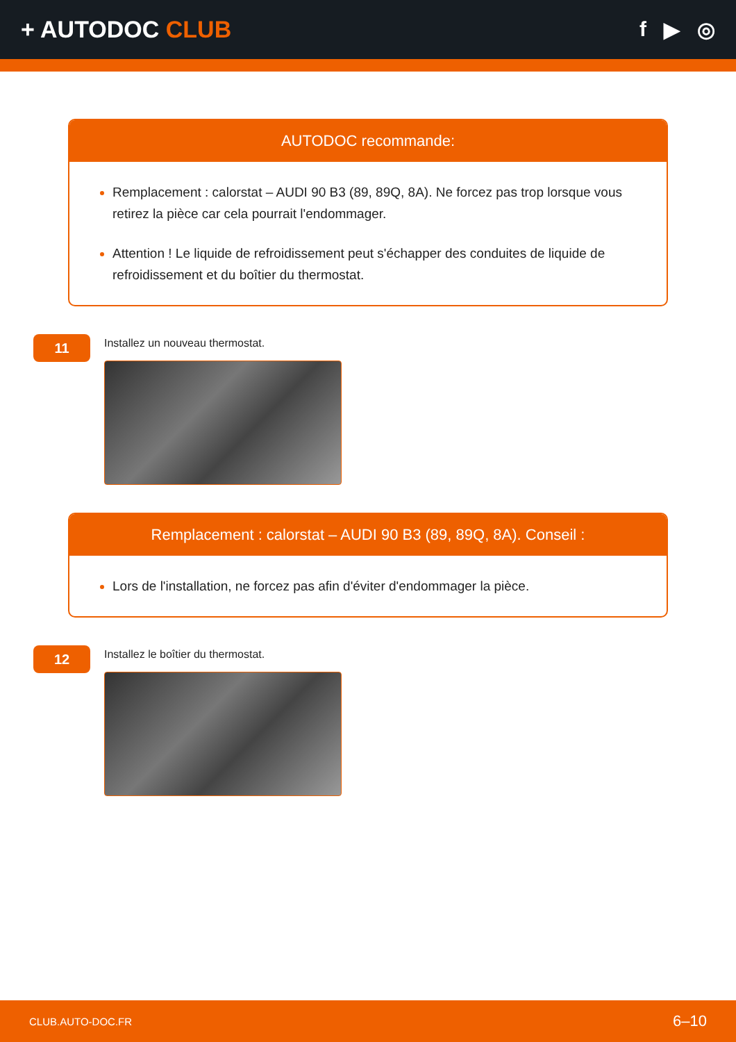+ AUTODOC CLUB f ▶ ◎
AUTODOC recommande:
Remplacement : calorstat – AUDI 90 B3 (89, 89Q, 8A). Ne forcez pas trop lorsque vous retirez la pièce car cela pourrait l'endommager.
Attention ! Le liquide de refroidissement peut s'échapper des conduites de liquide de refroidissement et du boîtier du thermostat.
11
Installez un nouveau thermostat.
Remplacement : calorstat – AUDI 90 B3 (89, 89Q, 8A). Conseil :
Lors de l'installation, ne forcez pas afin d'éviter d'endommager la pièce.
12
Installez le boîtier du thermostat.
CLUB.AUTO-DOC.FR 6–10